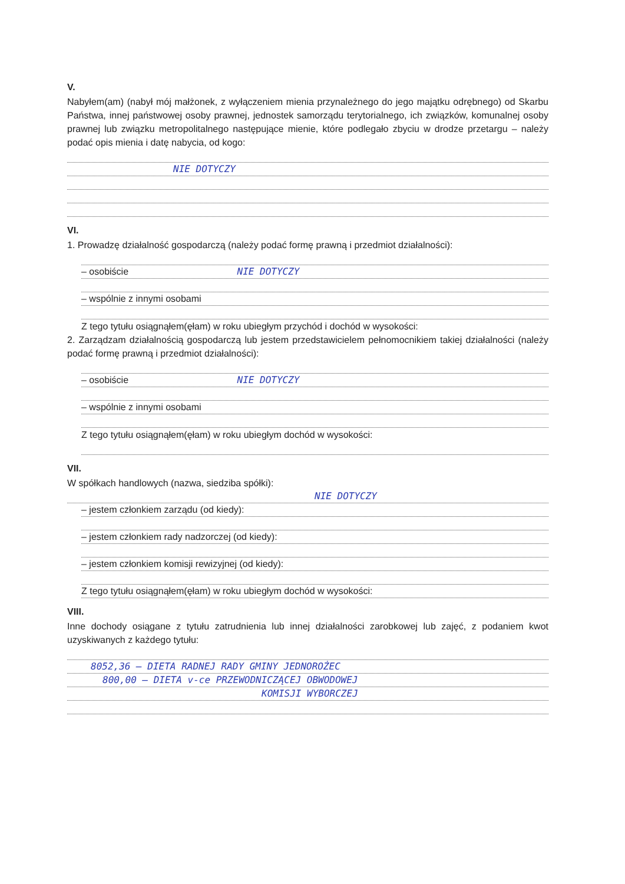V.
Nabyłem(am) (nabył mój małżonek, z wyłączeniem mienia przynależnego do jego majątku odrębnego) od Skarbu Państwa, innej państwowej osoby prawnej, jednostek samorządu terytorialnego, ich związków, komunalnej osoby prawnej lub związku metropolitalnego następujące mienie, które podlegało zbyciu w drodze przetargu – należy podać opis mienia i datę nabycia, od kogo:
NIE DOTYCZY
VI.
1. Prowadzę działalność gospodarczą (należy podać formę prawną i przedmiot działalności):
– osobiście NIE DOTYCZY
– wspólnie z innymi osobami
Z tego tytułu osiągnąłem(ęłam) w roku ubiegłym przychód i dochód w wysokości:
2. Zarządzam działalnością gospodarczą lub jestem przedstawicielem pełnomocnikiem takiej działalności (należy podać formę prawną i przedmiot działalności):
– osobiście NIE DOTYCZY
– wspólnie z innymi osobami
Z tego tytułu osiągnąłem(ęłam) w roku ubiegłym dochód w wysokości:
VII.
W spółkach handlowych (nazwa, siedziba spółki):
NIE DOTYCZY
– jestem członkiem zarządu (od kiedy):
– jestem członkiem rady nadzorczej (od kiedy):
– jestem członkiem komisji rewizyjnej (od kiedy):
Z tego tytułu osiągnąłem(ęłam) w roku ubiegłym dochód w wysokości:
VIII.
Inne dochody osiągane z tytułu zatrudnienia lub innej działalności zarobkowej lub zajęć, z podaniem kwot uzyskiwanych z każdego tytułu:
8052,36 – DIETA RADNEJ RADY GMINY JEDNOROŻEC
800,00 – DIETA v-ce PRZEWODNICZĄCEJ OBWODOWEJ
KOMISJI WYBORCZEJ